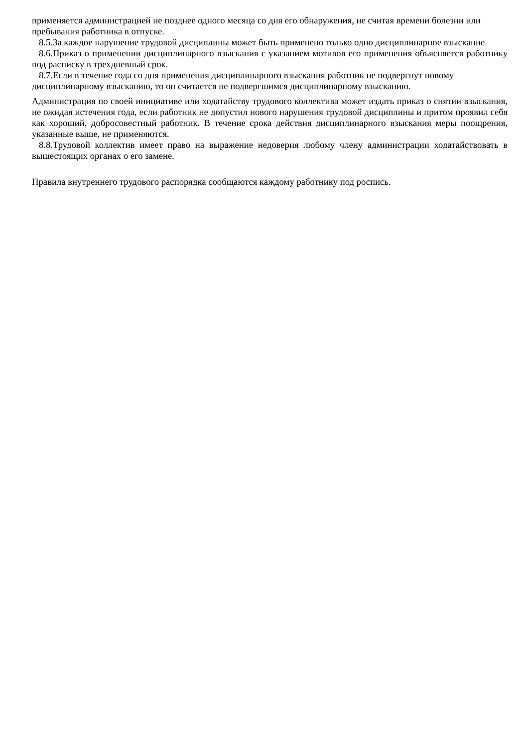применяется администрацией не позднее одного месяца со дня его обнаружения, не считая времени болезни или пребывания работника в отпуске.
8.5.За каждое нарушение трудовой дисциплины может быть применено только одно дисциплинарное взыскание.
8.6.Приказ о применении дисциплинарного взыскания с указанием мотивов его применения объясняется работнику под расписку в трехдневный срок.
8.7.Если в течение года со дня применения дисциплинарного взыскания работник не подвергнут новому дисциплинарному взысканию, то он считается не подвергшимся дисциплинарному взысканию.
Администрация по своей инициативе или ходатайству трудового коллектива может издать приказ о снятии взыскания, не ожидая истечения года, если работник не допустил нового нарушения трудовой дисциплины и притом проявил себя как хороший, добросовестный работник. В течение срока действия дисциплинарного взыскания меры поощрения, указанные выше, не применяются.
8.8.Трудовой коллектив имеет право на выражение недоверия любому члену администрации ходатайствовать в вышестоящих органах о его замене.
Правила внутреннего трудового распорядка сообщаются каждому работнику под роспись.